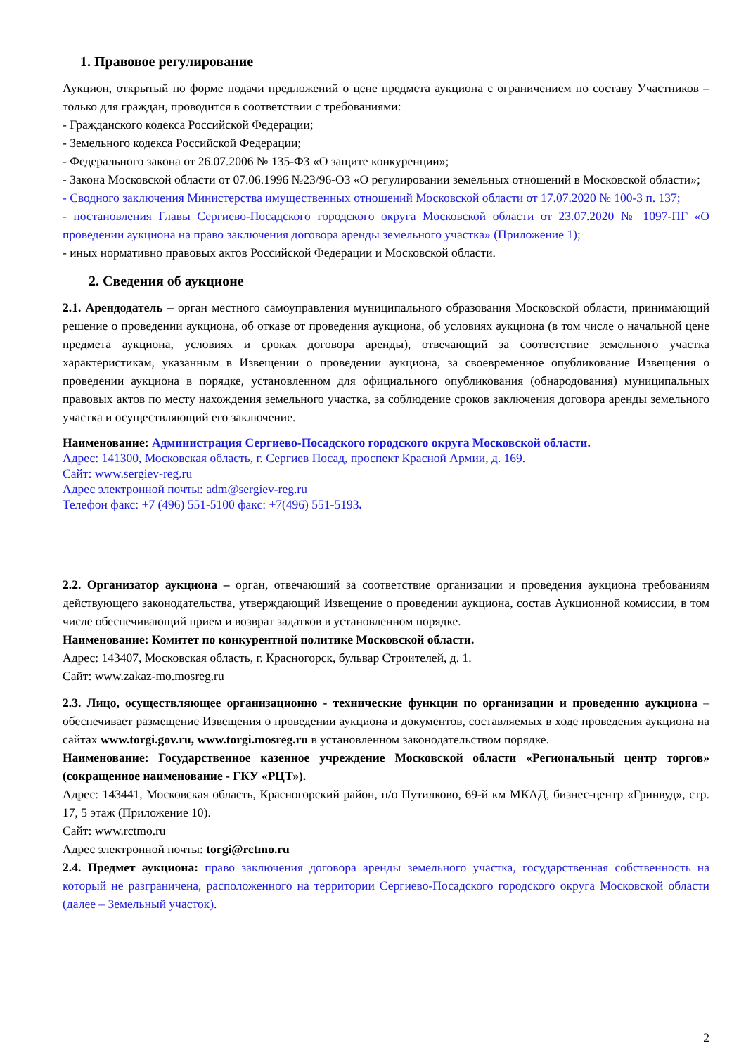1. Правовое регулирование
Аукцион, открытый по форме подачи предложений о цене предмета аукциона с ограничением по составу Участников – только для граждан, проводится в соответствии с требованиями:
- Гражданского кодекса Российской Федерации;
- Земельного кодекса Российской Федерации;
- Федерального закона от 26.07.2006 № 135-ФЗ «О защите конкуренции»;
- Закона Московской области от 07.06.1996 №23/96-ОЗ «О регулировании земельных отношений в Московской области»;
- Сводного заключения Министерства имущественных отношений Московской области от 17.07.2020 № 100-З п. 137;
- постановления Главы Сергиево-Посадского городского округа Московской области от 23.07.2020 № 1097-ПГ «О проведении аукциона на право заключения договора аренды земельного участка» (Приложение 1);
- иных нормативно правовых актов Российской Федерации и Московской области.
2. Сведения об аукционе
2.1. Арендодатель – орган местного самоуправления муниципального образования Московской области, принимающий решение о проведении аукциона, об отказе от проведения аукциона, об условиях аукциона (в том числе о начальной цене предмета аукциона, условиях и сроках договора аренды), отвечающий за соответствие земельного участка характеристикам, указанным в Извещении о проведении аукциона, за своевременное опубликование Извещения о проведении аукциона в порядке, установленном для официального опубликования (обнародования) муниципальных правовых актов по месту нахождения земельного участка, за соблюдение сроков заключения договора аренды земельного участка и осуществляющий его заключение.
Наименование: Администрация Сергиево-Посадского городского округа Московской области.
Адрес: 141300, Московская область, г. Сергиев Посад, проспект Красной Армии, д. 169.
Сайт: www.sergiev-reg.ru
Адрес электронной почты: adm@sergiev-reg.ru
Телефон факс: +7 (496) 551-5100 факс: +7(496) 551-5193.
2.2. Организатор аукциона – орган, отвечающий за соответствие организации и проведения аукциона требованиям действующего законодательства, утверждающий Извещение о проведении аукциона, состав Аукционной комиссии, в том числе обеспечивающий прием и возврат задатков в установленном порядке.
Наименование: Комитет по конкурентной политике Московской области.
Адрес: 143407, Московская область, г. Красногорск, бульвар Строителей, д. 1.
Сайт: www.zakaz-mo.mosreg.ru
2.3. Лицо, осуществляющее организационно - технические функции по организации и проведению аукциона – обеспечивает размещение Извещения о проведении аукциона и документов, составляемых в ходе проведения аукциона на сайтах www.torgi.gov.ru, www.torgi.mosreg.ru в установленном законодательством порядке.
Наименование: Государственное казенное учреждение Московской области «Региональный центр торгов» (сокращенное наименование - ГКУ «РЦТ»).
Адрес: 143441, Московская область, Красногорский район, п/о Путилково, 69-й км МКАД, бизнес-центр «Гринвуд», стр. 17, 5 этаж (Приложение 10).
Сайт: www.rctmo.ru
Адрес электронной почты: torgi@rctmo.ru
2.4. Предмет аукциона: право заключения договора аренды земельного участка, государственная собственность на который не разграничена, расположенного на территории Сергиево-Посадского городского округа Московской области (далее – Земельный участок).
2